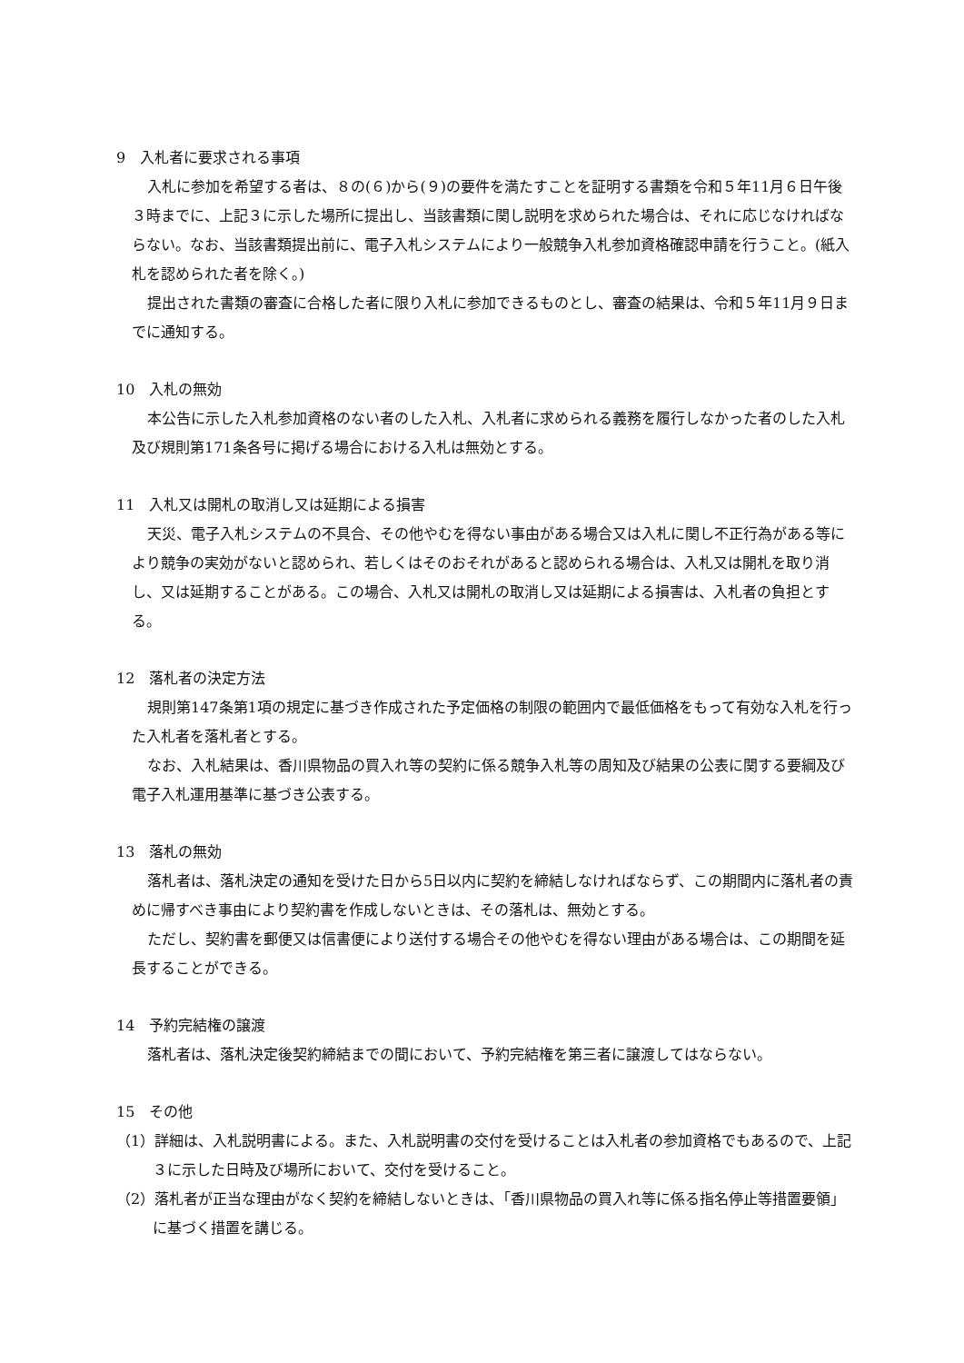9　入札者に要求される事項
入札に参加を希望する者は、８の(６)から(９)の要件を満たすことを証明する書類を令和５年11月６日午後３時までに、上記３に示した場所に提出し、当該書類に関し説明を求められた場合は、それに応じなければならない。なお、当該書類提出前に、電子入札システムにより一般競争入札参加資格確認申請を行うこと。(紙入札を認められた者を除く。)
提出された書類の審査に合格した者に限り入札に参加できるものとし、審査の結果は、令和５年11月９日までに通知する。
10　入札の無効
本公告に示した入札参加資格のない者のした入札、入札者に求められる義務を履行しなかった者のした入札及び規則第171条各号に掲げる場合における入札は無効とする。
11　入札又は開札の取消し又は延期による損害
天災、電子入札システムの不具合、その他やむを得ない事由がある場合又は入札に関し不正行為がある等により競争の実効がないと認められ、若しくはそのおそれがあると認められる場合は、入札又は開札を取り消し、又は延期することがある。この場合、入札又は開札の取消し又は延期による損害は、入札者の負担とする。
12　落札者の決定方法
規則第147条第1項の規定に基づき作成された予定価格の制限の範囲内で最低価格をもって有効な入札を行った入札者を落札者とする。
なお、入札結果は、香川県物品の買入れ等の契約に係る競争入札等の周知及び結果の公表に関する要綱及び電子入札運用基準に基づき公表する。
13　落札の無効
落札者は、落札決定の通知を受けた日から5日以内に契約を締結しなければならず、この期間内に落札者の責めに帰すべき事由により契約書を作成しないときは、その落札は、無効とする。
ただし、契約書を郵便又は信書便により送付する場合その他やむを得ない理由がある場合は、この期間を延長することができる。
14　予約完結権の譲渡
落札者は、落札決定後契約締結までの間において、予約完結権を第三者に譲渡してはならない。
15　その他
（1）詳細は、入札説明書による。また、入札説明書の交付を受けることは入札者の参加資格でもあるので、上記３に示した日時及び場所において、交付を受けること。
（2）落札者が正当な理由がなく契約を締結しないときは、「香川県物品の買入れ等に係る指名停止等措置要領」に基づく措置を講じる。